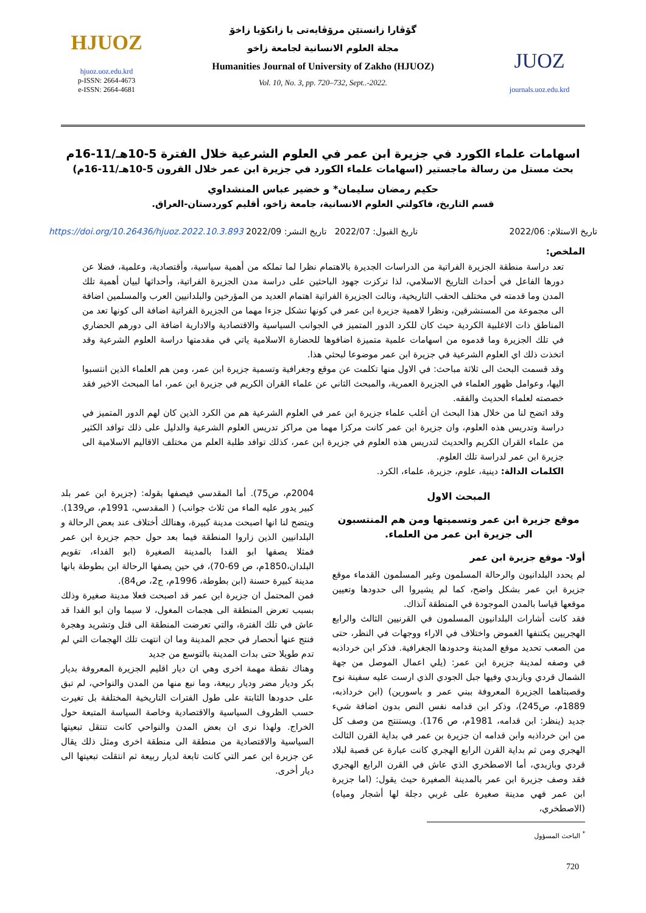HJUOZ
hjuoz.uoz.edu.krd
p-ISSN: 2664-4673
e-ISSN: 2664-4681
گۆڤارا زانستێن مرۆڤایەتی یا زانکۆیا زاخۆ
مجلة العلوم الانسانية لجامعة زاخو
Humanities Journal of University of Zakho (HJUOZ)
Vol. 10, No. 3, pp. 720–732, Sept..-2022.
JUOZ
journals.uoz.edu.krd
اسهامات علماء الكورد في جزيرة ابن عمر في العلوم الشرعية خلال الفترة 5-10هـ/11-16م
بحث مستل من رسالة ماجستير (اسهامات علماء الكورد في جزيرة ابن عمر خلال القرون 5-10هـ/11-16م)
حكيم رمضان سليمان* و خضير عباس المنشداوي
قسم التاريخ، فاكولتي العلوم الانسانية، جامعة زاخو، أقليم كوردستان-العراق.
تاريخ الاستلام: 2022/06 تاريخ القبول: 2022/07 تاريخ النشر: 2022/09 https://doi.org/10.26436/hjuoz.2022.10.3.893
الملخص:
تعد دراسة منطقة الجزيرة الفراتية من الدراسات الجديرة بالاهتمام نظرا لما تملكه من أهمية سياسية، وأقتصادية، وعلمية، فضلا عن دورها الفاعل في أحداث التاريخ الاسلامي، لذا تركزت جهود الباحثين على دراسة مدن الجزيرة الفراتية، وأحداثها لبيان أهمية تلك المدن وما قدمته في مختلف الحقب التاريخية، ونالت الجزيرة الفراتية اهتمام العديد من المؤرخين والبلدانيين العرب والمسلمين اضافة الى مجموعة من المستشرقين، ونظرا لاهمية جزيرة ابن عمر في كونها تشكل جزءا مهما من الجزيرة الفراتية اضافة الى كونها تعد من المناطق ذات الاغلبية الكردية حيث كان للكرد الدور المتميز في الجوانب السياسية والاقتصادية والادارية اضافة الى دورهم الحضاري في تلك الجزيرة وما قدموه من اسهامات علمية متميزة اضافوها للحضارة الاسلامية ياتي في مقدمتها دراسة العلوم الشرعية وقد اتخذت ذلك اي العلوم الشرعية في جزيرة ابن عمر موضوعا لبحثي هذا.
وقد قسمت البحث الى ثلاثة مباحث: في الاول منها تكلمت عن موقع وجغرافية وتسمية جزيرة ابن عمر، ومن هم العلماء الذين انتسبوا اليها، وعوامل ظهور العلماء في الجزيرة العمرية، والمبحث الثاني عن علماء القران الكريم في جزيرة ابن عمر، اما المبحث الاخير فقد خصصته لعلماء الحديث والفقه.
وقد اتضح لنا من خلال هذا البحث ان أغلب علماء جزيرة ابن عمر في العلوم الشرعية هم من الكرد الذين كان لهم الدور المتميز في دراسة وتدريس هذه العلوم، وان جزيرة ابن عمر كانت مركزا مهما من مراكز تدريس العلوم الشرعية والدليل على ذلك توافد الكثير من علماء القران الكريم والحديث لتدريس هذه العلوم في جزيرة ابن عمر، كذلك توافد طلبة العلم من مختلف الاقاليم الاسلامية الى جزيرة ابن عمر لدراسة تلك العلوم.
الكلمات الدالة: دينية، علوم، جزيرة، علماء، الكرد.
المبحث الاول
موقع جزيرة ابن عمر وتسميتها ومن هم المنتسبون الى جزيرة ابن عمر من العلماء.
أولا- موقع جزيرة ابن عمر
لم يحدد البلدانيون والرحالة المسلمون وغير المسلمون القدماء موقع جزيرة ابن عمر بشكل واضح، كما لم يشيروا الى حدودها وتعيين موقعها قياسا بالمدن الموجودة في المنطقة آنذاك.
فقد كانت أشارات البلدانيون المسلمون في القرنيين الثالث والرابع الهجريين يكتنفها الغموض واختلاف في الاراء ووجهات في النظر، حتى من الصعب تحديد موقع المدينة وحدودها الجغرافية. فذكر ابن خرداذبه في وصفه لمدينة جزيرة ابن عمر: (يلي اعمال الموصل من جهة الشمال قردي وبازبدي وفيها جبل الجودي الذي ارست عليه سفينة نوح وقصبتاهما الجزيرة المعروفة ببني عمر و باسورين) (ابن خرداذبه، 1889م، ص245)، وذكر ابن قدامه نفس النص بدون اضافة شيء جديد (ينظر: ابن قدامه، 1981م، ص 176). ويستنتج من وصف كل من ابن خرداذبه وابن قدامه ان جزيرة بن عمر في بداية القرن الثالث الهجري ومن ثم بداية القرن الرابع الهجري كانت عبارة عن قصبة لبلاد قردي وبازبدي، أما الاصطخري الذي عاش في القرن الرابع الهجري فقد وصف جزيرة ابن عمر بالمدينة الصغيرة حيث يقول: (اما جزيرة ابن عمر فهي مدينة صغيرة على غربي دجلة لها أشجار ومياه) (الاصطخري،
<sup>*</sup> الباحث المسؤول
2004م، ص75). أما المقدسي فيصفها بقوله: (جزيرة ابن عمر بلد كبير يدور عليه الماء من ثلاث جوانب) ( المقدسي، 1991م، ص139). ويتضح لنا انها اصبحت مدينة كبيرة، وهنالك أختلاف عند بعض الرحالة و البلدانيين الذين زاروا المنطقة فيما بعد حول حجم جزيرة ابن عمر فمثلا يصفها ابو الفدا بالمدينة الصغيرة (ابو الفداء، تقويم البلدان،1850م، ص 69-70)، في حين يصفها الرحالة ابن بطوطة بانها مدينة كبيرة حسنة (ابن بطوطة، 1996م، ج2، ص84).
فمن المحتمل ان جزيرة ابن عمر قد اصبحت فعلا مدينة صغيرة وذلك بسبب تعرض المنطقة الى هجمات المغول، لا سيما وان ابو الفدا قد عاش في تلك الفترة، والتي تعرضت المنطقة الى قتل وتشريد وهجرة فنتج عنها أنحصار في حجم المدينة وما ان انتهت تلك الهجمات التي لم تدم طويلا حتى بدات المدينة بالتوسع من جديد
وهناك نقطة مهمة اخرى وهي ان ديار اقليم الجزيرة المعروفة بديار بكر وديار مضر وديار ربيعة، وما نبع منها من المدن والنواحي، لم تبق على حدودها الثابتة على طول الفترات التاريخية المختلفة بل تغيرت حسب الظروف السياسية والاقتصادية وخاصة السياسة المتبعة حول الخراج. ولهذا نرى ان بعض المدن والنواحي كانت تنتقل تبعيتها السياسية والاقتصادية من منطقة الى منطقة اخرى ومثل ذلك يقال عن جزيرة ابن عمر التي كانت تابعة لديار ربيعة ثم انتقلت تبعيتها الى ديار أخرى.
720